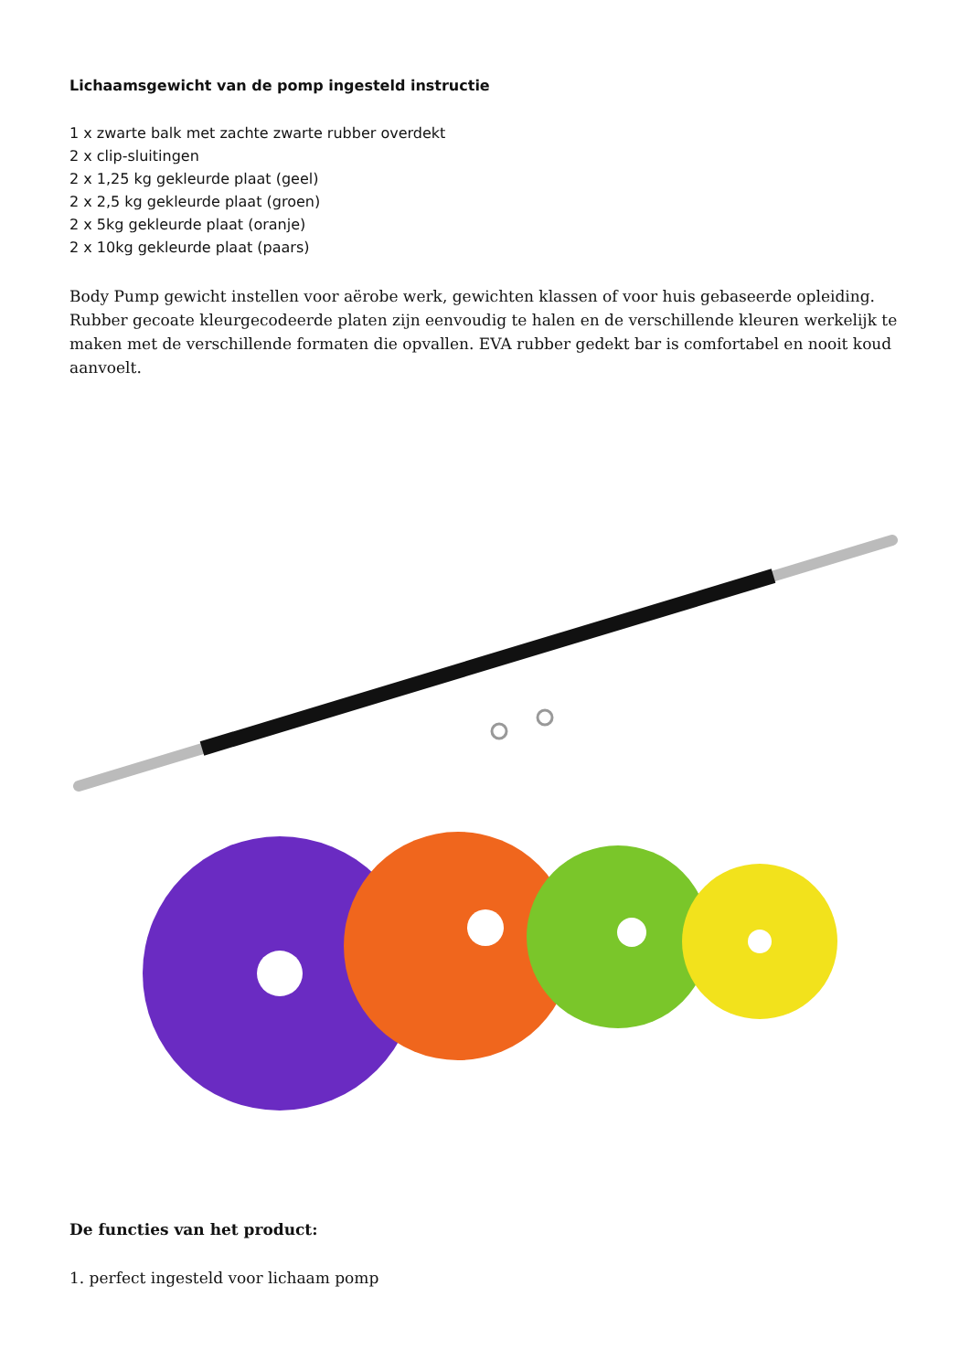Lichaamsgewicht van de pomp ingesteld instructie
1 x zwarte balk met zachte zwarte rubber overdekt
2 x clip-sluitingen
2 x 1,25 kg gekleurde plaat (geel)
2 x 2,5 kg gekleurde plaat (groen)
2 x 5kg gekleurde plaat (oranje)
2 x 10kg gekleurde plaat (paars)
Body Pump gewicht instellen voor aërobe werk, gewichten klassen of voor huis gebaseerde opleiding. Rubber gecoate kleurgecodeerde platen zijn eenvoudig te halen en de verschillende kleuren werkelijk te maken met de verschillende formaten die opvallen. EVA rubber gedekt bar is comfortabel en nooit koud aanvoelt.
De functies van het product:
1. perfect ingesteld voor lichaam pomp